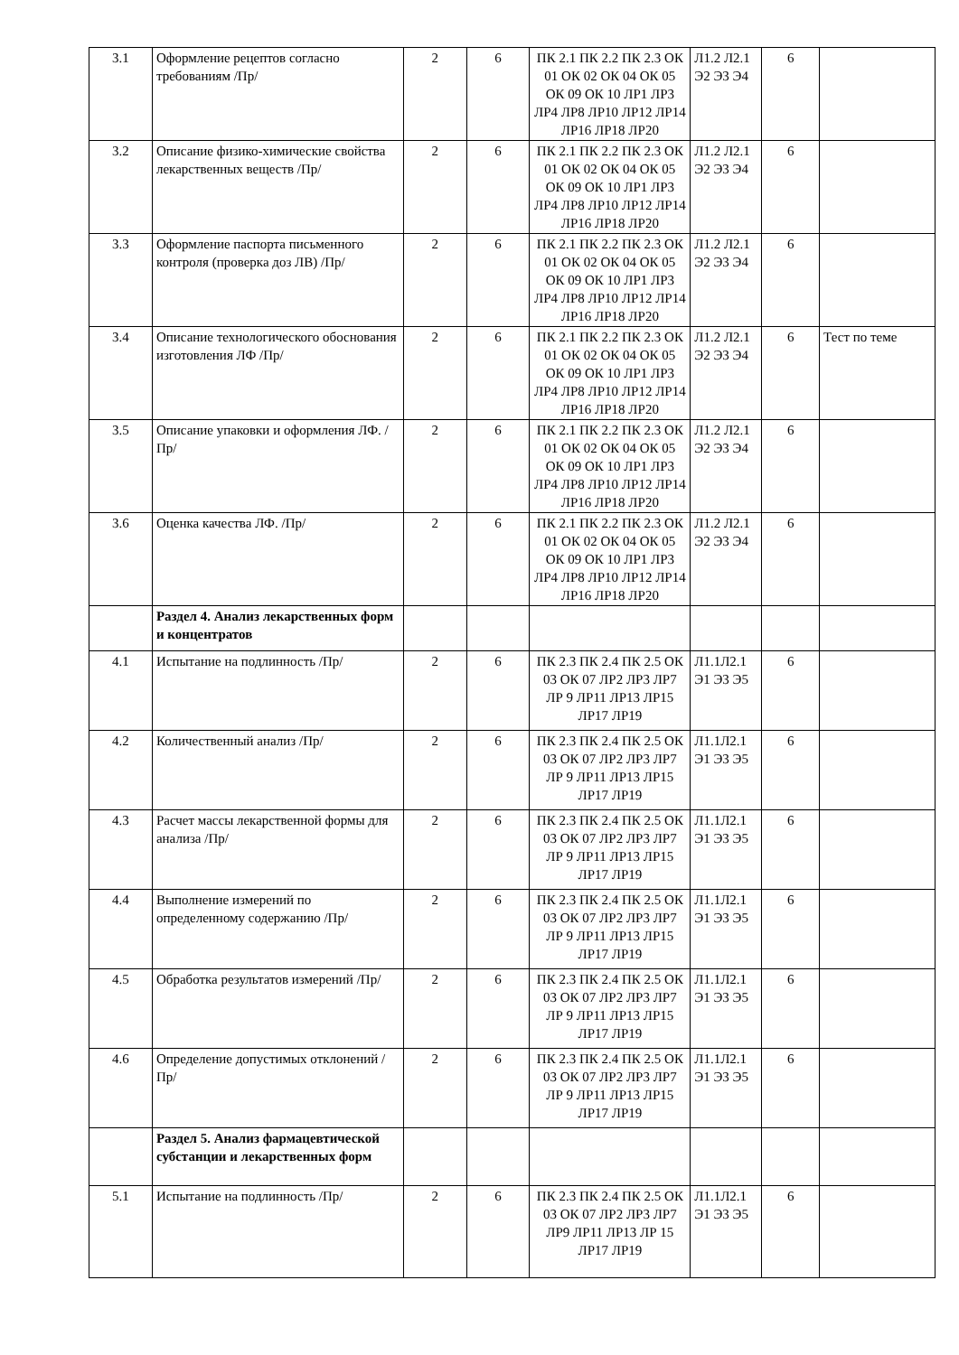| 3.1 | Оформление рецептов согласно требованиям /Пр/ | 2 | 6 | ПК 2.1 ПК 2.2 ПК 2.3 ОК 01 ОК 02 ОК 04 ОК 05 ОК 09 ОК 10 ЛР1 ЛР3 ЛР4 ЛР8 ЛР10 ЛР12 ЛР14 ЛР16 ЛР18 ЛР20 | Л1.2 Л2.1 Э2 Э3 Э4 | 6 | |
| 3.2 | Описание физико-химические свойства лекарственных веществ /Пр/ | 2 | 6 | ПК 2.1 ПК 2.2 ПК 2.3 ОК 01 ОК 02 ОК 04 ОК 05 ОК 09 ОК 10 ЛР1 ЛР3 ЛР4 ЛР8 ЛР10 ЛР12 ЛР14 ЛР16 ЛР18 ЛР20 | Л1.2 Л2.1 Э2 Э3 Э4 | 6 | |
| 3.3 | Оформление паспорта письменного контроля (проверка доз ЛВ) /Пр/ | 2 | 6 | ПК 2.1 ПК 2.2 ПК 2.3 ОК 01 ОК 02 ОК 04 ОК 05 ОК 09 ОК 10 ЛР1 ЛР3 ЛР4 ЛР8 ЛР10 ЛР12 ЛР14 ЛР16 ЛР18 ЛР20 | Л1.2 Л2.1 Э2 Э3 Э4 | 6 | |
| 3.4 | Описание технологического обоснования изготовления ЛФ /Пр/ | 2 | 6 | ПК 2.1 ПК 2.2 ПК 2.3 ОК 01 ОК 02 ОК 04 ОК 05 ОК 09 ОК 10 ЛР1 ЛР3 ЛР4 ЛР8 ЛР10 ЛР12 ЛР14 ЛР16 ЛР18 ЛР20 | Л1.2 Л2.1 Э2 Э3 Э4 | 6 | Тест по теме |
| 3.5 | Описание упаковки и оформления ЛФ. /Пр/ | 2 | 6 | ПК 2.1 ПК 2.2 ПК 2.3 ОК 01 ОК 02 ОК 04 ОК 05 ОК 09 ОК 10 ЛР1 ЛР3 ЛР4 ЛР8 ЛР10 ЛР12 ЛР14 ЛР16 ЛР18 ЛР20 | Л1.2 Л2.1 Э2 Э3 Э4 | 6 | |
| 3.6 | Оценка качества ЛФ. /Пр/ | 2 | 6 | ПК 2.1 ПК 2.2 ПК 2.3 ОК 01 ОК 02 ОК 04 ОК 05 ОК 09 ОК 10 ЛР1 ЛР3 ЛР4 ЛР8 ЛР10 ЛР12 ЛР14 ЛР16 ЛР18 ЛР20 | Л1.2 Л2.1 Э2 Э3 Э4 | 6 | |
| | Раздел 4. Анализ лекарственных форм и концентратов | | | | | | |
| 4.1 | Испытание на подлинность /Пр/ | 2 | 6 | ПК 2.3 ПК 2.4 ПК 2.5 ОК 03 ОК 07 ЛР2 ЛР3 ЛР7 ЛР 9 ЛР11 ЛР13 ЛР15 ЛР17 ЛР19 | Л1.1Л2.1 Э1 Э3 Э5 | 6 | |
| 4.2 | Количественный анализ /Пр/ | 2 | 6 | ПК 2.3 ПК 2.4 ПК 2.5 ОК 03 ОК 07 ЛР2 ЛР3 ЛР7 ЛР 9 ЛР11 ЛР13 ЛР15 ЛР17 ЛР19 | Л1.1Л2.1 Э1 Э3 Э5 | 6 | |
| 4.3 | Расчет массы лекарственной формы для анализа /Пр/ | 2 | 6 | ПК 2.3 ПК 2.4 ПК 2.5 ОК 03 ОК 07 ЛР2 ЛР3 ЛР7 ЛР 9 ЛР11 ЛР13 ЛР15 ЛР17 ЛР19 | Л1.1Л2.1 Э1 Э3 Э5 | 6 | |
| 4.4 | Выполнение измерений по определенному содержанию /Пр/ | 2 | 6 | ПК 2.3 ПК 2.4 ПК 2.5 ОК 03 ОК 07 ЛР2 ЛР3 ЛР7 ЛР 9 ЛР11 ЛР13 ЛР15 ЛР17 ЛР19 | Л1.1Л2.1 Э1 Э3 Э5 | 6 | |
| 4.5 | Обработка результатов измерений /Пр/ | 2 | 6 | ПК 2.3 ПК 2.4 ПК 2.5 ОК 03 ОК 07 ЛР2 ЛР3 ЛР7 ЛР 9 ЛР11 ЛР13 ЛР15 ЛР17 ЛР19 | Л1.1Л2.1 Э1 Э3 Э5 | 6 | |
| 4.6 | Определение допустимых отклонений /Пр/ | 2 | 6 | ПК 2.3 ПК 2.4 ПК 2.5 ОК 03 ОК 07 ЛР2 ЛР3 ЛР7 ЛР 9 ЛР11 ЛР13 ЛР15 ЛР17 ЛР19 | Л1.1Л2.1 Э1 Э3 Э5 | 6 | |
| | Раздел 5. Анализ фармацевтической субстанции и лекарственных форм | | | | | | |
| 5.1 | Испытание на подлинность /Пр/ | 2 | 6 | ПК 2.3 ПК 2.4 ПК 2.5 ОК 03 ОК 07 ЛР2 ЛР3 ЛР7 ЛР9 ЛР11 ЛР13 ЛР 15 ЛР17 ЛР19 | Л1.1Л2.1 Э1 Э3 Э5 | 6 | |